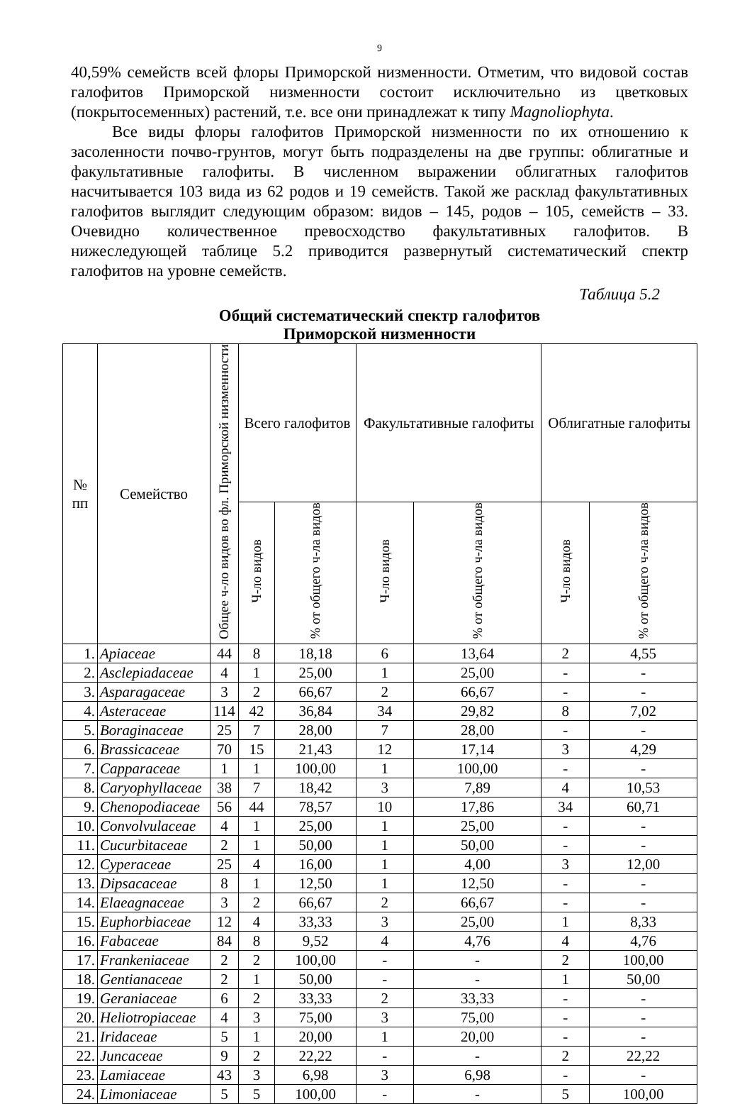9
40,59% семейств всей флоры Приморской низменности. Отметим, что видовой состав галофитов Приморской низменности состоит исключительно из цветковых (покрытосеменных) растений, т.е. все они принадлежат к типу Magnoliophyta.
Все виды флоры галофитов Приморской низменности по их отношению к засоленности почво-грунтов, могут быть подразделены на две группы: облигатные и факультативные галофиты. В численном выражении облигатных галофитов насчитывается 103 вида из 62 родов и 19 семейств. Такой же расклад факультативных галофитов выглядит следующим образом: видов – 145, родов – 105, семейств – 33. Очевидно количественное превосходство факультативных галофитов. В нижеследующей таблице 5.2 приводится развернутый систематический спектр галофитов на уровне семейств.
Таблица 5.2
Общий систематический спектр галофитов
Приморской низменности
| № пп | Семейство | Общее ч-ло видов во фл. Приморской низменности | Всего галофитов | | Факультативные галофиты | | Облигатные галофиты | |
| --- | --- | --- | --- | --- | --- | --- | --- | --- |
| | | | Ч-ло видов | % от общего ч-ла видов | Ч-ло видов | % от общего ч-ла видов | Ч-ло видов | % от общего ч-ла видов |
| 1. | Apiaceae | 44 | 8 | 18,18 | 6 | 13,64 | 2 | 4,55 |
| 2. | Asclepiadaceae | 4 | 1 | 25,00 | 1 | 25,00 | - | - |
| 3. | Asparagaceae | 3 | 2 | 66,67 | 2 | 66,67 | - | - |
| 4. | Asteraceae | 114 | 42 | 36,84 | 34 | 29,82 | 8 | 7,02 |
| 5. | Boraginaceae | 25 | 7 | 28,00 | 7 | 28,00 | - | - |
| 6. | Brassicaceae | 70 | 15 | 21,43 | 12 | 17,14 | 3 | 4,29 |
| 7. | Capparaceae | 1 | 1 | 100,00 | 1 | 100,00 | - | - |
| 8. | Caryophyllaceae | 38 | 7 | 18,42 | 3 | 7,89 | 4 | 10,53 |
| 9. | Chenopodiaceae | 56 | 44 | 78,57 | 10 | 17,86 | 34 | 60,71 |
| 10. | Convolvulaceae | 4 | 1 | 25,00 | 1 | 25,00 | - | - |
| 11. | Cucurbitaceae | 2 | 1 | 50,00 | 1 | 50,00 | - | - |
| 12. | Cyperaceae | 25 | 4 | 16,00 | 1 | 4,00 | 3 | 12,00 |
| 13. | Dipsacaceae | 8 | 1 | 12,50 | 1 | 12,50 | - | - |
| 14. | Elaeagnaceae | 3 | 2 | 66,67 | 2 | 66,67 | - | - |
| 15. | Euphorbiaceae | 12 | 4 | 33,33 | 3 | 25,00 | 1 | 8,33 |
| 16. | Fabaceae | 84 | 8 | 9,52 | 4 | 4,76 | 4 | 4,76 |
| 17. | Frankeniaceae | 2 | 2 | 100,00 | - | - | 2 | 100,00 |
| 18. | Gentianaceae | 2 | 1 | 50,00 | - | - | 1 | 50,00 |
| 19. | Geraniaceae | 6 | 2 | 33,33 | 2 | 33,33 | - | - |
| 20. | Heliotropiaceae | 4 | 3 | 75,00 | 3 | 75,00 | - | - |
| 21. | Iridaceae | 5 | 1 | 20,00 | 1 | 20,00 | - | - |
| 22. | Juncaceae | 9 | 2 | 22,22 | - | - | 2 | 22,22 |
| 23. | Lamiaceae | 43 | 3 | 6,98 | 3 | 6,98 | - | - |
| 24. | Limoniaceae | 5 | 5 | 100,00 | - | - | 5 | 100,00 |